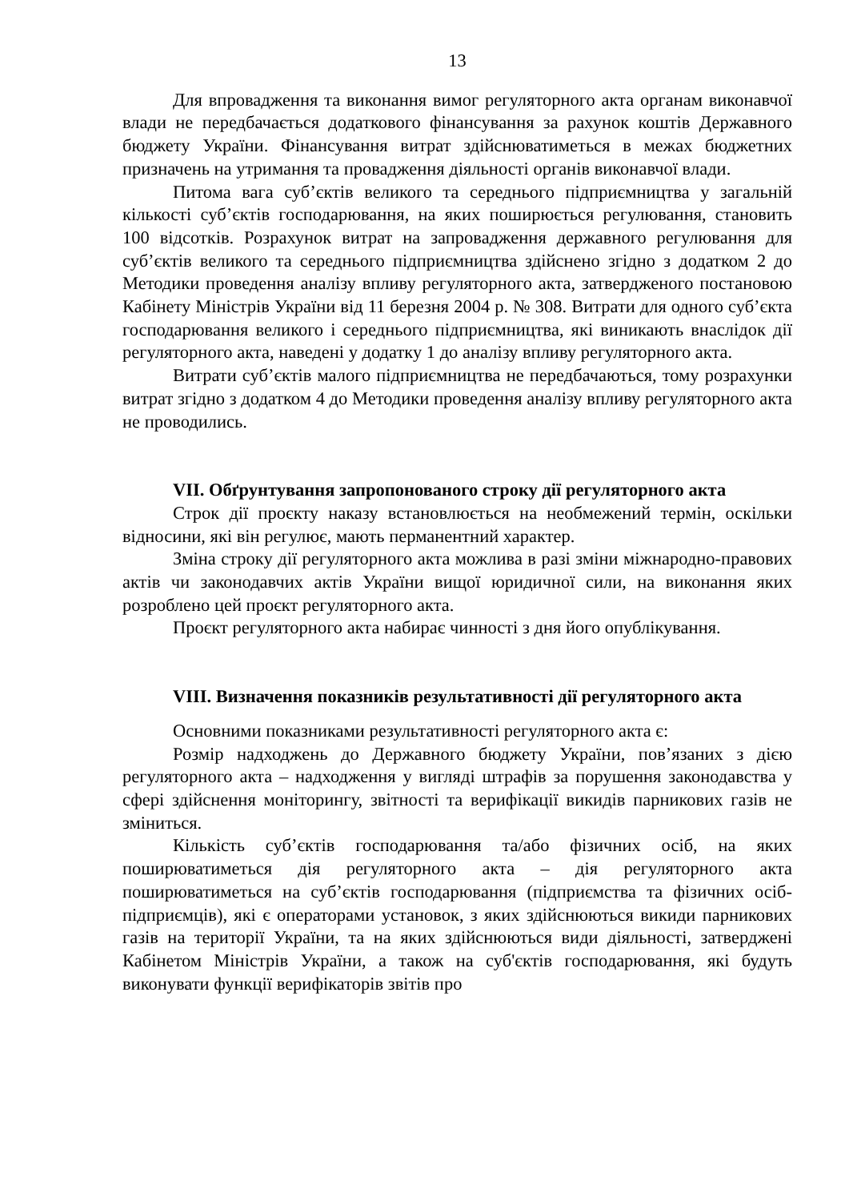13
Для впровадження та виконання вимог регуляторного акта органам виконавчої влади не передбачається додаткового фінансування за рахунок коштів Державного бюджету України. Фінансування витрат здійснюватиметься в межах бюджетних призначень на утримання та провадження діяльності органів виконавчої влади.
Питома вага суб’єктів великого та середнього підприємництва у загальній кількості суб’єктів господарювання, на яких поширюється регулювання, становить 100 відсотків. Розрахунок витрат на запровадження державного регулювання для суб’єктів великого та середнього підприємництва здійснено згідно з додатком 2 до Методики проведення аналізу впливу регуляторного акта, затвердженого постановою Кабінету Міністрів України від 11 березня 2004 р. № 308. Витрати для одного суб’єкта господарювання великого і середнього підприємництва, які виникають внаслідок дії регуляторного акта, наведені у додатку 1 до аналізу впливу регуляторного акта.
Витрати суб’єктів малого підприємництва не передбачаються, тому розрахунки витрат згідно з додатком 4 до Методики проведення аналізу впливу регуляторного акта не проводились.
VII. Обґрунтування запропонованого строку дії регуляторного акта
Строк дії проєкту наказу встановлюється на необмежений термін, оскільки відносини, які він регулює, мають перманентний характер.
Зміна строку дії регуляторного акта можлива в разі зміни міжнародно-правових актів чи законодавчих актів України вищої юридичної сили, на виконання яких розроблено цей проєкт регуляторного акта.
Проєкт регуляторного акта набирає чинності з дня його опублікування.
VIII. Визначення показників результативності дії регуляторного акта
Основними показниками результативності регуляторного акта є:
Розмір надходжень до Державного бюджету України, пов’язаних з дією регуляторного акта – надходження у вигляді штрафів за порушення законодавства у сфері здійснення моніторингу, звітності та верифікації викидів парникових газів не зміниться.
Кількість суб’єктів господарювання та/або фізичних осіб, на яких поширюватиметься дія регуляторного акта – дія регуляторного акта поширюватиметься на суб’єктів господарювання (підприємства та фізичних осіб-підприємців), які є операторами установок, з яких здійснюються викиди парникових газів на території України, та на яких здійснюються види діяльності, затверджені Кабінетом Міністрів України, а також на суб'єктів господарювання, які будуть виконувати функції верифікаторів звітів про